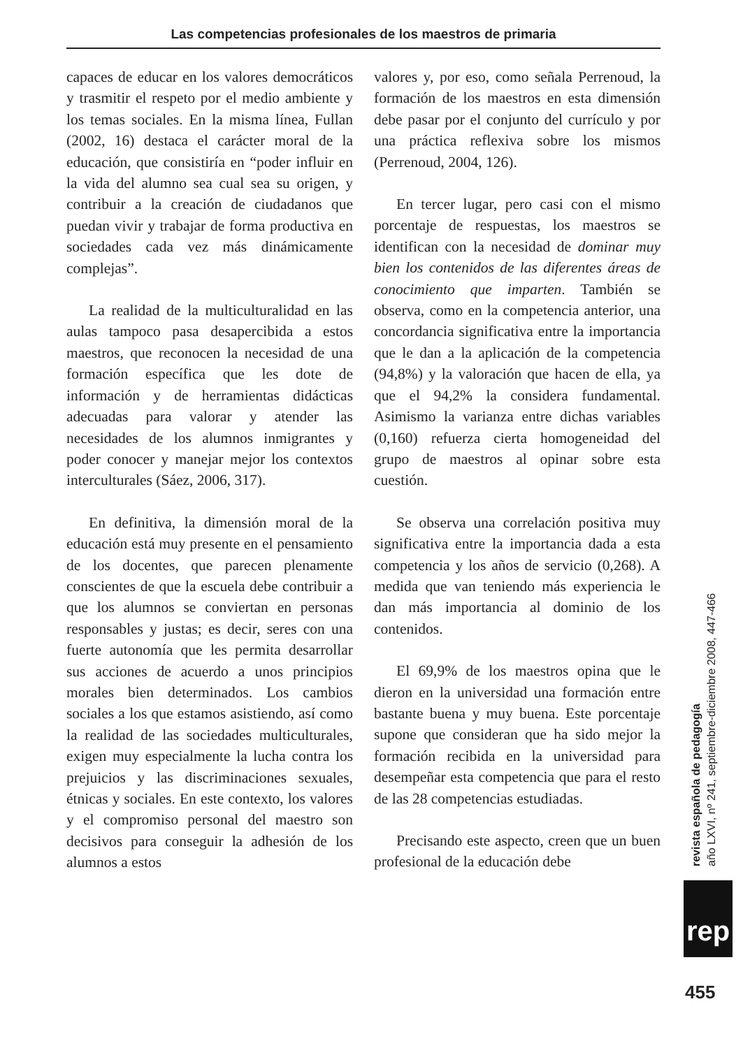Las competencias profesionales de los maestros de primaria
capaces de educar en los valores democráticos y trasmitir el respeto por el medio ambiente y los temas sociales. En la misma línea, Fullan (2002, 16) destaca el carácter moral de la educación, que consistiría en “poder influir en la vida del alumno sea cual sea su origen, y contribuir a la creación de ciudadanos que puedan vivir y trabajar de forma productiva en sociedades cada vez más dinámicamente complejas”.
La realidad de la multiculturalidad en las aulas tampoco pasa desapercibida a estos maestros, que reconocen la necesidad de una formación específica que les dote de información y de herramientas didácticas adecuadas para valorar y atender las necesidades de los alumnos inmigrantes y poder conocer y manejar mejor los contextos interculturales (Sáez, 2006, 317).
En definitiva, la dimensión moral de la educación está muy presente en el pensamiento de los docentes, que parecen plenamente conscientes de que la escuela debe contribuir a que los alumnos se conviertan en personas responsables y justas; es decir, seres con una fuerte autonomía que les permita desarrollar sus acciones de acuerdo a unos principios morales bien determinados. Los cambios sociales a los que estamos asistiendo, así como la realidad de las sociedades multiculturales, exigen muy especialmente la lucha contra los prejuicios y las discriminaciones sexuales, étnicas y sociales. En este contexto, los valores y el compromiso personal del maestro son decisivos para conseguir la adhesión de los alumnos a estos
valores y, por eso, como señala Perrenoud, la formación de los maestros en esta dimensión debe pasar por el conjunto del currículo y por una práctica reflexiva sobre los mismos (Perrenoud, 2004, 126).
En tercer lugar, pero casi con el mismo porcentaje de respuestas, los maestros se identifican con la necesidad de dominar muy bien los contenidos de las diferentes áreas de conocimiento que imparten. También se observa, como en la competencia anterior, una concordancia significativa entre la importancia que le dan a la aplicación de la competencia (94,8%) y la valoración que hacen de ella, ya que el 94,2% la considera fundamental. Asimismo la varianza entre dichas variables (0,160) refuerza cierta homogeneidad del grupo de maestros al opinar sobre esta cuestión.
Se observa una correlación positiva muy significativa entre la importancia dada a esta competencia y los años de servicio (0,268). A medida que van teniendo más experiencia le dan más importancia al dominio de los contenidos.
El 69,9% de los maestros opina que le dieron en la universidad una formación entre bastante buena y muy buena. Este porcentaje supone que consideran que ha sido mejor la formación recibida en la universidad para desempeñar esta competencia que para el resto de las 28 competencias estudiadas.
Precisando este aspecto, creen que un buen profesional de la educación debe
revista española de pedagogía
año LXVI, nº 241, septiembre-diciembre 2008, 447-466
rep
455